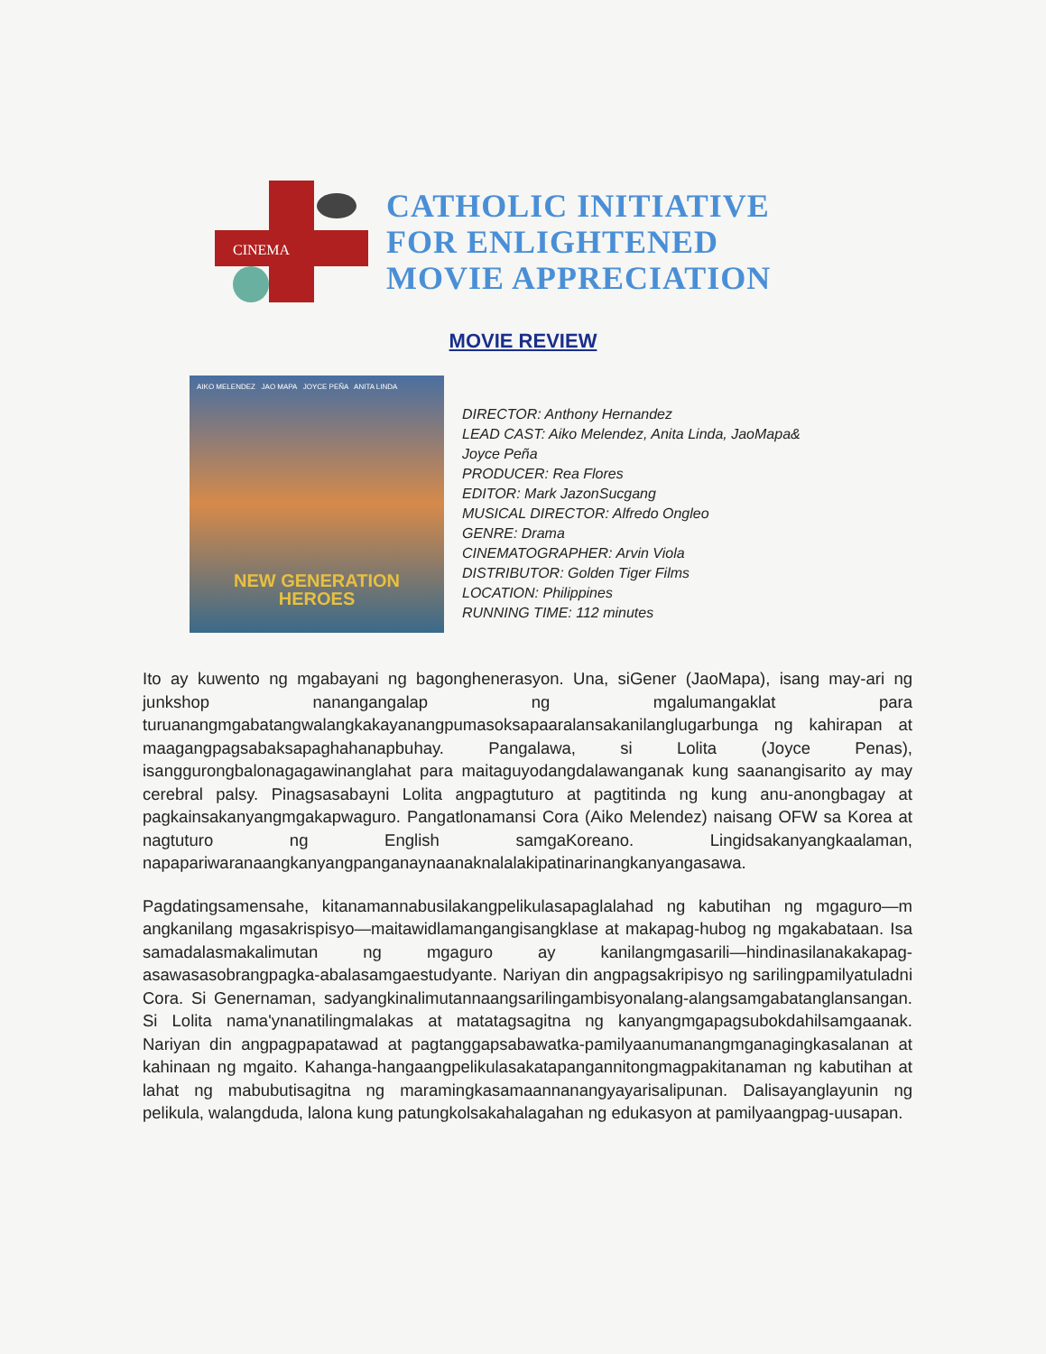CINEMA
CATHOLIC INITIATIVE
FOR ENLIGHTENED
MOVIE APPRECIATION
MOVIE REVIEW
AIKO MELENDEZ JAO MAPA JOYCE PEÑA ANITA LINDA
NEW GENERATION
HEROES
DIRECTOR: Anthony Hernandez
LEAD CAST: Aiko Melendez, Anita Linda, JaoMapa&
Joyce Peña
PRODUCER: Rea Flores
EDITOR: Mark JazonSucgang
MUSICAL DIRECTOR: Alfredo Ongleo
GENRE: Drama
CINEMATOGRAPHER: Arvin Viola
DISTRIBUTOR: Golden Tiger Films
LOCATION: Philippines
RUNNING TIME: 112 minutes
Ito ay kuwento ng mgabayani ng bagonghenerasyon. Una, siGener (JaoMapa), isang may-ari ng junkshop nanangangalap ng mgalumangaklat para turuanangmgabatangwalangkakayanangpumasoksapaaralansakanilanglugarbunga ng kahirapan at maagangpagsabaksapaghahanapbuhay. Pangalawa, si Lolita (Joyce Penas), isanggurongbalonagagawinanglahat para maitaguyodangdalawanganak kung saanangisarito ay may cerebral palsy. Pinagsasabayni Lolita angpagtuturo at pagtitinda ng kung anu-anongbagay at pagkainsakanyangmgakapwaguro. Pangatlonamansi Cora (Aiko Melendez) naisang OFW sa Korea at nagtuturo ng English samgaKoreano. Lingidsakanyangkaalaman, napapariwaranaangkanyangpanganaynaanaknalalakipatinarinangkanyangasawa.
Pagdatingsamensahe, kitanamannabusilakangpelikulasapaglalahad ng kabutihan ng mgaguro—m angkanilang mgasakrispisyo—maitawidlamangangisangklase at makapag-hubog ng mgakabataan. Isa samadalasmakalimutan ng mgaguro ay kanilangmgasarili—hindinasilanakakapag-asawasasobrangpagka-abalasamgaestudyante. Nariyan din angpagsakripisyo ng sarilingpamilyatuladni Cora. Si Genernaman, sadyangkinalimutannaangsarilingambisyonalang-alangsamgabatanglansangan. Si Lolita nama'ynanatilingmalakas at matatagsagitna ng kanyangmgapagsubokdahilsamgaanak. Nariyan din angpagpapatawad at pagtanggapsabawatka-pamilyaanumanangmganagingkasalanan at kahinaan ng mgaito. Kahanga-hangaangpelikulasakatapangannitongmagpakitanaman ng kabutihan at lahat ng mabubutisagitna ng maramingkasamaannanangyayarisalipunan. Dalisayanglayunin ng pelikula, walangduda, lalona kung patungkolsakahalagahan ng edukasyon at pamilyaangpag-uusapan.